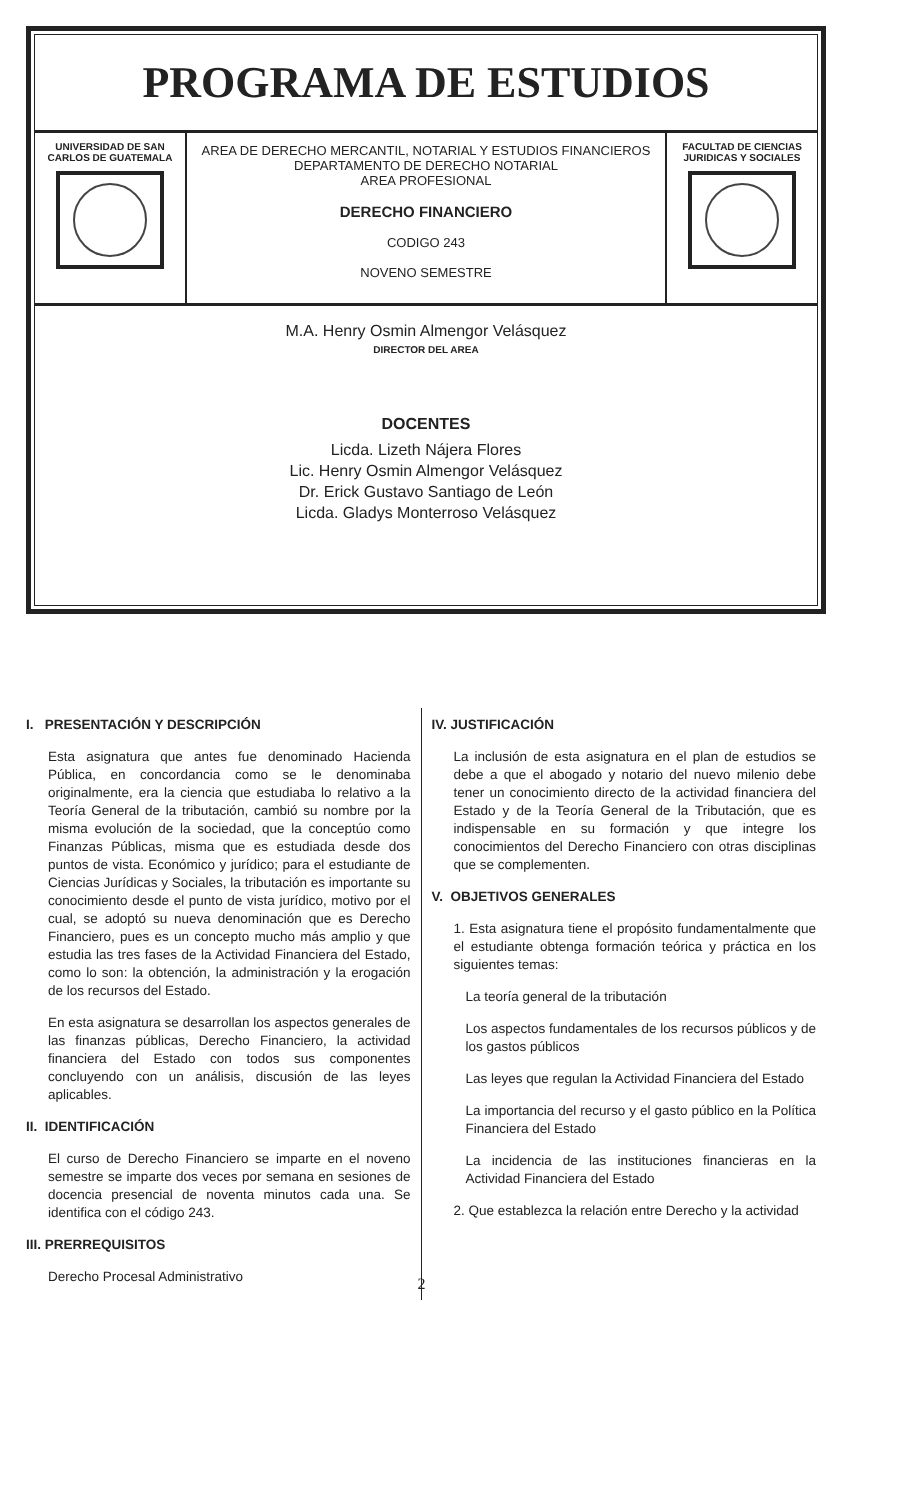PROGRAMA DE ESTUDIOS
UNIVERSIDAD DE SAN CARLOS DE GUATEMALA
AREA DE DERECHO MERCANTIL, NOTARIAL Y ESTUDIOS FINANCIEROS
DEPARTAMENTO DE DERECHO NOTARIAL
AREA PROFESIONAL
DERECHO FINANCIERO
CODIGO 243
NOVENO SEMESTRE
FACULTAD DE CIENCIAS JURIDICAS Y SOCIALES
M.A. Henry Osmin Almengor Velásquez
DIRECTOR DEL AREA
DOCENTES
Licda. Lizeth Nájera Flores
Lic. Henry Osmin Almengor Velásquez
Dr. Erick Gustavo Santiago de León
Licda. Gladys Monterroso Velásquez
I. PRESENTACIÓN Y DESCRIPCIÓN
Esta asignatura que antes fue denominado Hacienda Pública, en concordancia como se le denominaba originalmente, era la ciencia que estudiaba lo relativo a la Teoría General de la tributación, cambió su nombre por la misma evolución de la sociedad, que la conceptúo como Finanzas Públicas, misma que es estudiada desde dos puntos de vista. Económico y jurídico; para el estudiante de Ciencias Jurídicas y Sociales, la tributación es importante su conocimiento desde el punto de vista jurídico, motivo por el cual, se adoptó su nueva denominación que es Derecho Financiero, pues es un concepto mucho más amplio y que estudia las tres fases de la Actividad Financiera del Estado, como lo son: la obtención, la administración y la erogación de los recursos del Estado.
En esta asignatura se desarrollan los aspectos generales de las finanzas públicas, Derecho Financiero, la actividad financiera del Estado con todos sus componentes concluyendo con un análisis, discusión de las leyes aplicables.
II. IDENTIFICACIÓN
El curso de Derecho Financiero se imparte en el noveno semestre se imparte dos veces por semana en sesiones de docencia presencial de noventa minutos cada una. Se identifica con el código 243.
III. PRERREQUISITOS
Derecho Procesal Administrativo
IV. JUSTIFICACIÓN
La inclusión de esta asignatura en el plan de estudios se debe a que el abogado y notario del nuevo milenio debe tener un conocimiento directo de la actividad financiera del Estado y de la Teoría General de la Tributación, que es indispensable en su formación y que integre los conocimientos del Derecho Financiero con otras disciplinas que se complementen.
V. OBJETIVOS GENERALES
1. Esta asignatura tiene el propósito fundamentalmente que el estudiante obtenga formación teórica y práctica en los siguientes temas:
La teoría general de la tributación
Los aspectos fundamentales de los recursos públicos y de los gastos públicos
Las leyes que regulan la Actividad Financiera del Estado
La importancia del recurso y el gasto público en la Política Financiera del Estado
La incidencia de las instituciones financieras en la Actividad Financiera del Estado
2. Que establezca la relación entre Derecho y la actividad
2